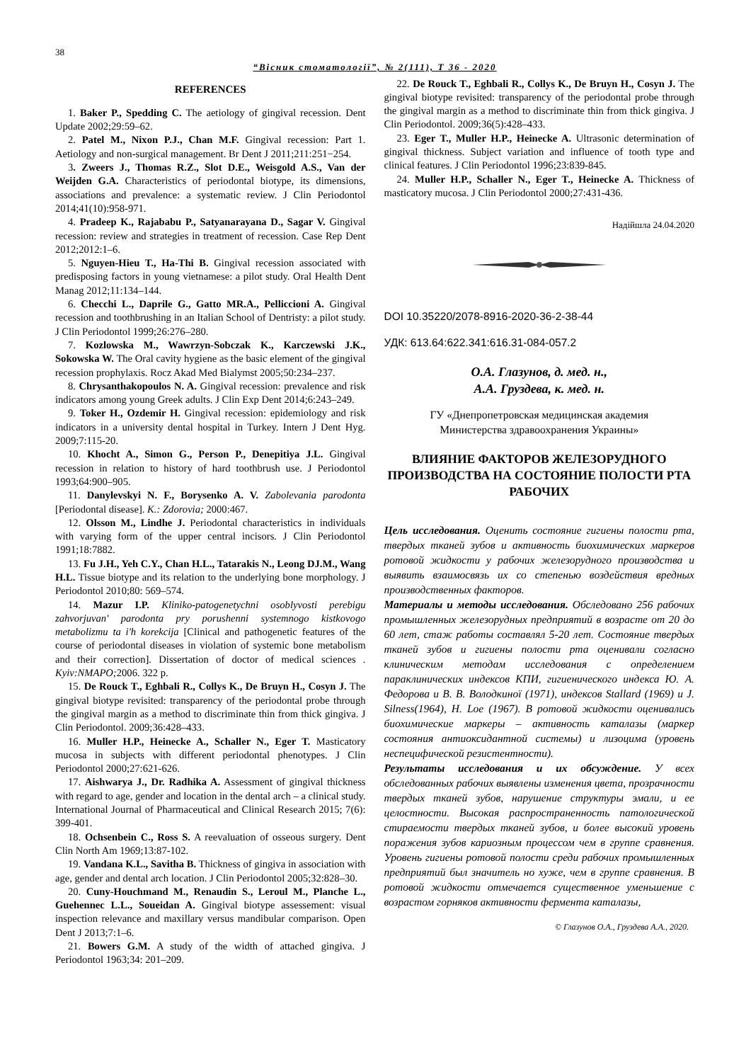38
“Вісник стоматології”, № 2(111), Т 36 - 2020
REFERENCES
1. Baker P., Spedding C. The aetiology of gingival recession. Dent Update 2002;29:59–62.
2. Patel M., Nixon P.J., Chan M.F. Gingival recession: Part 1. Aetiology and non-surgical management. Br Dent J 2011;211:251−254.
3. Zweers J., Thomas R.Z., Slot D.E., Weisgold A.S., Van der Weijden G.A. Characteristics of periodontal biotype, its dimensions, associations and prevalence: a systematic review. J Clin Periodontol 2014;41(10):958-971.
4. Pradeep K., Rajababu P., Satyanarayana D., Sagar V. Gingival recession: review and strategies in treatment of recession. Case Rep Dent 2012;2012:1–6.
5. Nguyen-Hieu T., Ha-Thi B. Gingival recession associated with predisposing factors in young vietnamese: a pilot study. Oral Health Dent Manag 2012;11:134–144.
6. Checchi L., Daprile G., Gatto MR.A., Pelliccioni A. Gingival recession and toothbrushing in an Italian School of Dentristy: a pilot study. J Clin Periodontol 1999;26:276–280.
7. Kozlowska M., Wawrzyn-Sobczak K., Karczewski J.K., Sokowska W. The Oral cavity hygiene as the basic element of the gingival recession prophylaxis. Rocz Akad Med Bialymst 2005;50:234–237.
8. Chrysanthakopoulos N. A. Gingival recession: prevalence and risk indicators among young Greek adults. J Clin Exp Dent 2014;6:243–249.
9. Toker H., Ozdemir H. Gingival recession: epidemiology and risk indicators in a university dental hospital in Turkey. Intern J Dent Hyg. 2009;7:115-20.
10. Khocht A., Simon G., Person P., Denepitiya J.L. Gingival recession in relation to history of hard toothbrush use. J Periodontol 1993;64:900–905.
11. Danylevskyi N. F., Borysenko A. V. Zabolevania parodonta [Periodontal disease]. K.: Zdorovia; 2000:467.
12. Olsson M., Lindhe J. Periodontal characteristics in individuals with varying form of the upper central incisors. J Clin Periodontol 1991;18:7882.
13. Fu J.H., Yeh C.Y., Chan H.L., Tatarakis N., Leong DJ.M., Wang H.L. Tissue biotype and its relation to the underlying bone morphology. J Periodontol 2010;80: 569–574.
14. Mazur I.P. Kliniko-patogenetychni osoblyvosti perebigu zahvorjuvan' parodonta pry porushenni systemnogo kistkovogo metabolizmu ta i'h korekcija [Clinical and pathogenetic features of the course of periodontal diseases in violation of systemic bone metabolism and their correction]. Dissertation of doctor of medical sciences . Kyiv:NMAPO; 2006. 322 p.
15. De Rouck T., Eghbali R., Collys K., De Bruyn H., Cosyn J. The gingival biotype revisited: transparency of the periodontal probe through the gingival margin as a method to discriminate thin from thick gingiva. J Clin Periodontol. 2009;36:428–433.
16. Muller H.P., Heinecke A., Schaller N., Eger T. Masticatory mucosa in subjects with different periodontal phenotypes. J Clin Periodontol 2000;27:621-626.
17. Aishwarya J., Dr. Radhika A. Assessment of gingival thickness with regard to age, gender and location in the dental arch – a clinical study. International Journal of Pharmaceutical and Clinical Research 2015; 7(6): 399-401.
18. Ochsenbein C., Ross S. A reevaluation of osseous surgery. Dent Clin North Am 1969;13:87-102.
19. Vandana K.L., Savitha B. Thickness of gingiva in association with age, gender and dental arch location. J Clin Periodontol 2005;32:828–30.
20. Cuny-Houchmand M., Renaudin S., Leroul M., Planche L., Guehennec L.L., Soueidan A. Gingival biotype assessement: visual inspection relevance and maxillary versus mandibular comparison. Open Dent J 2013;7:1–6.
21. Bowers G.M. A study of the width of attached gingiva. J Periodontol 1963;34: 201–209.
22. De Rouck T., Eghbali R., Collys K., De Bruyn H., Cosyn J. The gingival biotype revisited: transparency of the periodontal probe through the gingival margin as a method to discriminate thin from thick gingiva. J Clin Periodontol. 2009;36(5):428–433.
23. Eger T., Muller H.P., Heinecke A. Ultrasonic determination of gingival thickness. Subject variation and influence of tooth type and clinical features. J Clin Periodontol 1996;23:839-845.
24. Muller H.P., Schaller N., Eger T., Heinecke A. Thickness of masticatory mucosa. J Clin Periodontol 2000;27:431-436.
Надійшла 24.04.2020
DOI 10.35220/2078-8916-2020-36-2-38-44
УДК: 613.64:622.341:616.31-084-057.2
О.А. Глазунов, д. мед. н.,
А.А. Груздева, к. мед. н.
ГУ «Днепропетровская медицинская академия
Министерства здравоохранения Украины»
ВЛИЯНИЕ ФАКТОРОВ ЖЕЛЕЗОРУДНОГО ПРОИЗВОДСТВА НА СОСТОЯНИЕ ПОЛОСТИ РТА РАБОЧИХ
Цель исследования. Оценить состояние гигиены полости рта, твердых тканей зубов и активность биохимических маркеров ротовой жидкости у рабочих железорудного производства и выявить взаимосвязь их со степенью воздействия вредных производственных факторов.
Материалы и методы исследования. Обследовано 256 рабочих промышленных железорудных предприятий в возрасте от 20 до 60 лет, стаж работы составлял 5-20 лет. Состояние твердых тканей зубов и гигиены полости рта оценивали согласно клиническим методам исследования с определением параклинических индексов КПИ, гигиенического индекса Ю. А. Федорова и В. В. Володкиноï (1971), индексов Stallard (1969) и J. Silness(1964), H. Loe (1967). В ротовой жидкости оценивались биохимические маркеры – активность каталазы (маркер состояния антиоксидантной системы) и лизоцима (уровень неспецифической резистентности).
Результаты исследования и их обсуждение. У всех обследованных рабочих выявлены изменения цвета, прозрачности твердых тканей зубов, нарушение структуры эмали, и ее целостности. Высокая распространенность патологической стираемости твердых тканей зубов, и более высокий уровень поражения зубов кариозным процессом чем в группе сравнения. Уровень гигиены ротовой полости среди рабочих промышленных предприятий был значитель но хуже, чем в группе сравнения. В ротовой жидкости отмечается существенное уменьшение с возрастом горняков активности фермента каталазы,
© Глазунов О.А., Груздева А.А., 2020.